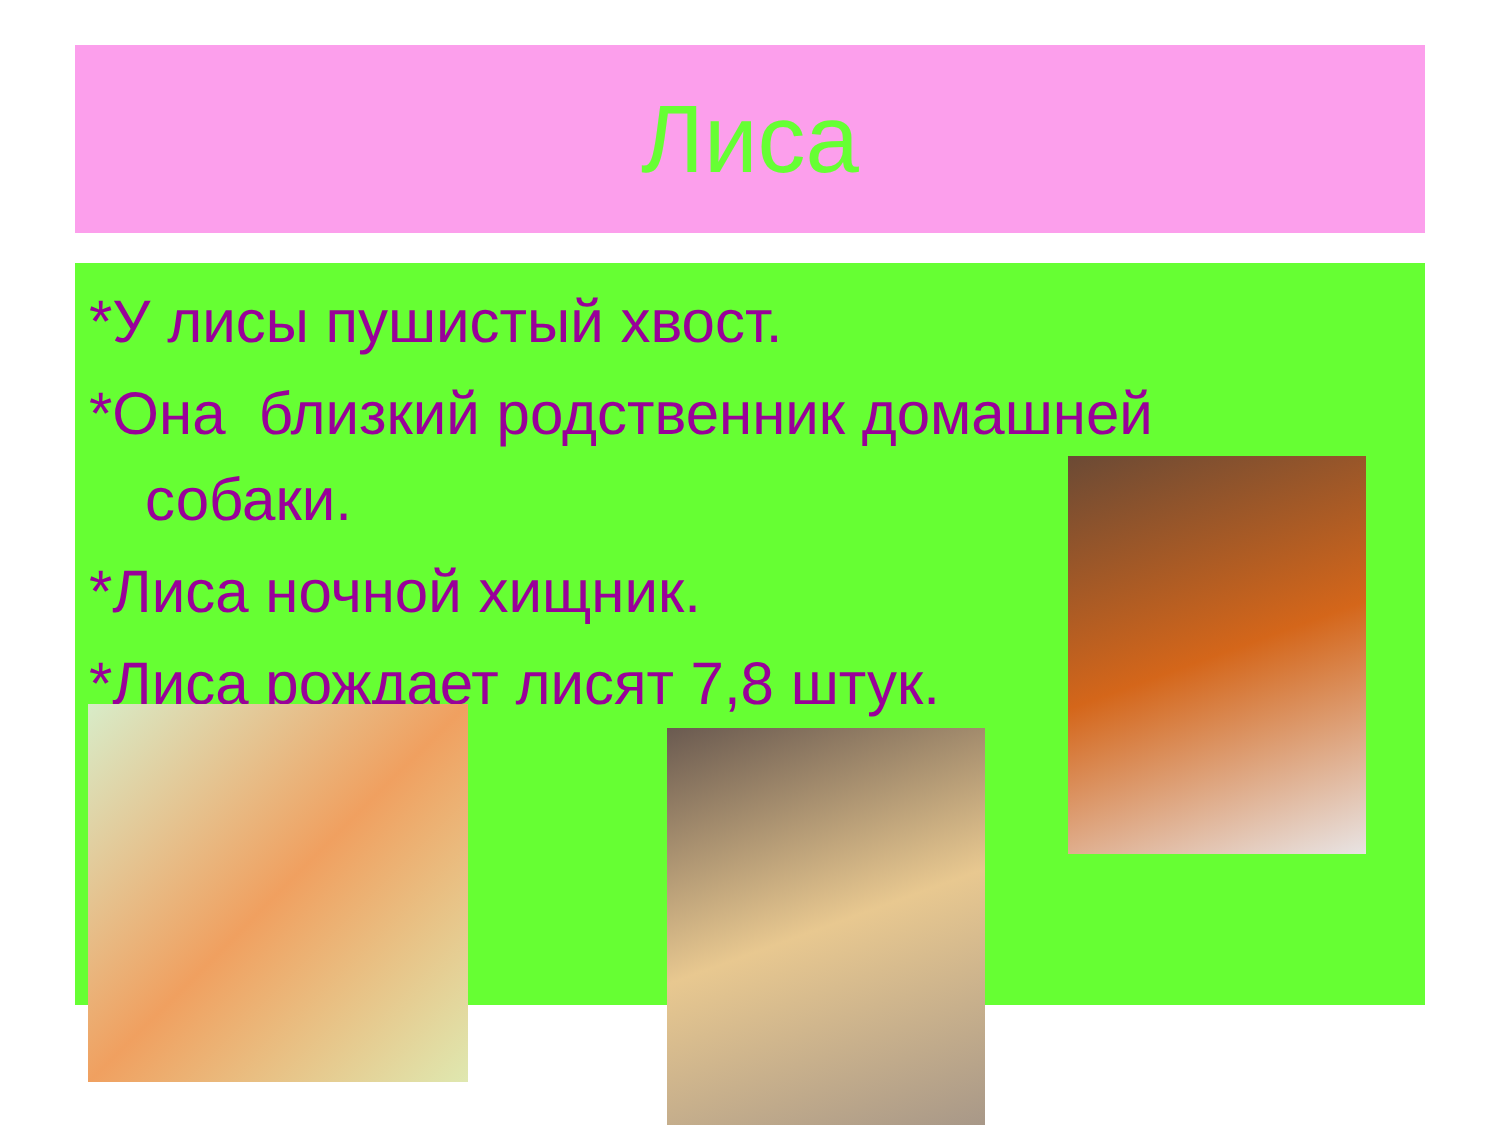Лиса
*У лисы пушистый хвост.
*Она близкий родственник домашней
собаки.
*Лиса ночной хищник.
*Лиса рождает лисят 7,8 штук.